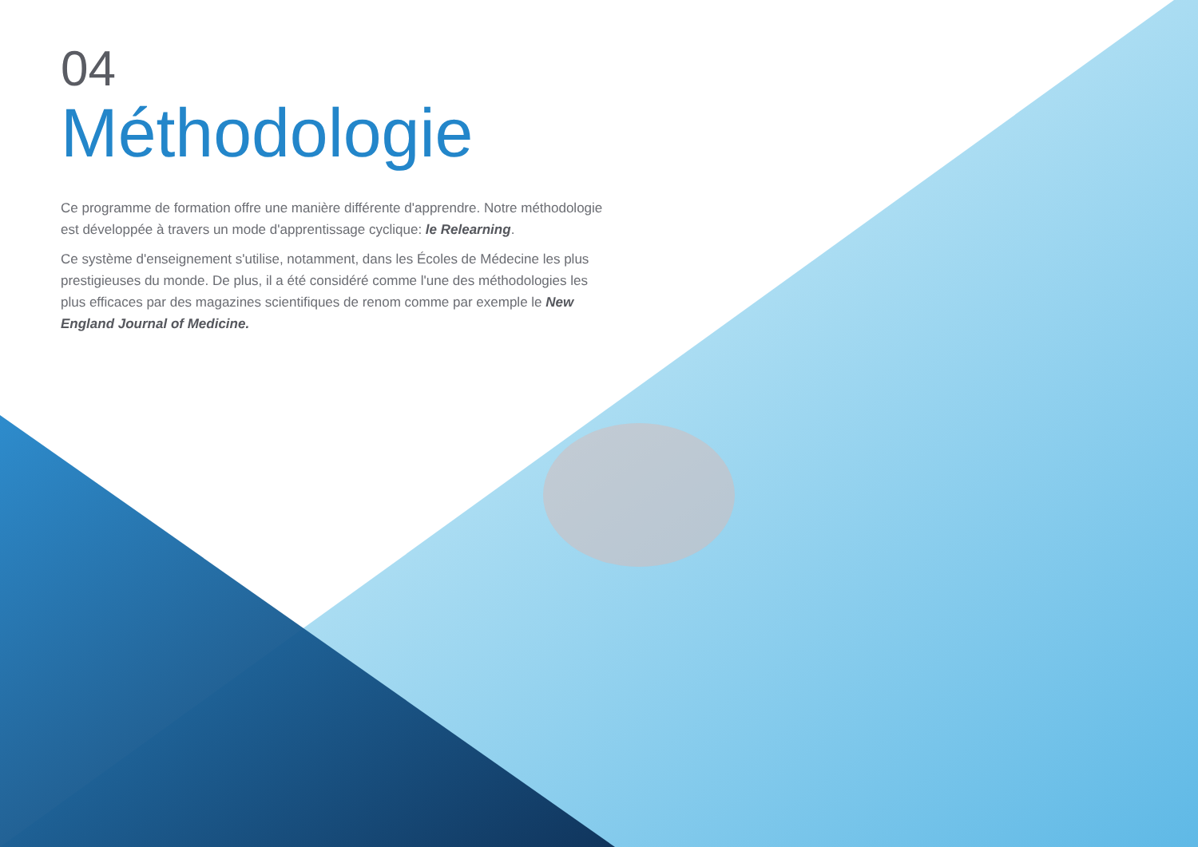04
Méthodologie
Ce programme de formation offre une manière différente d'apprendre. Notre méthodologie est développée à travers un mode d'apprentissage cyclique: le Relearning.
Ce système d'enseignement s'utilise, notamment, dans les Écoles de Médecine les plus prestigieuses du monde. De plus, il a été considéré comme l'une des méthodologies les plus efficaces par des magazines scientifiques de renom comme par exemple le New England Journal of Medicine.